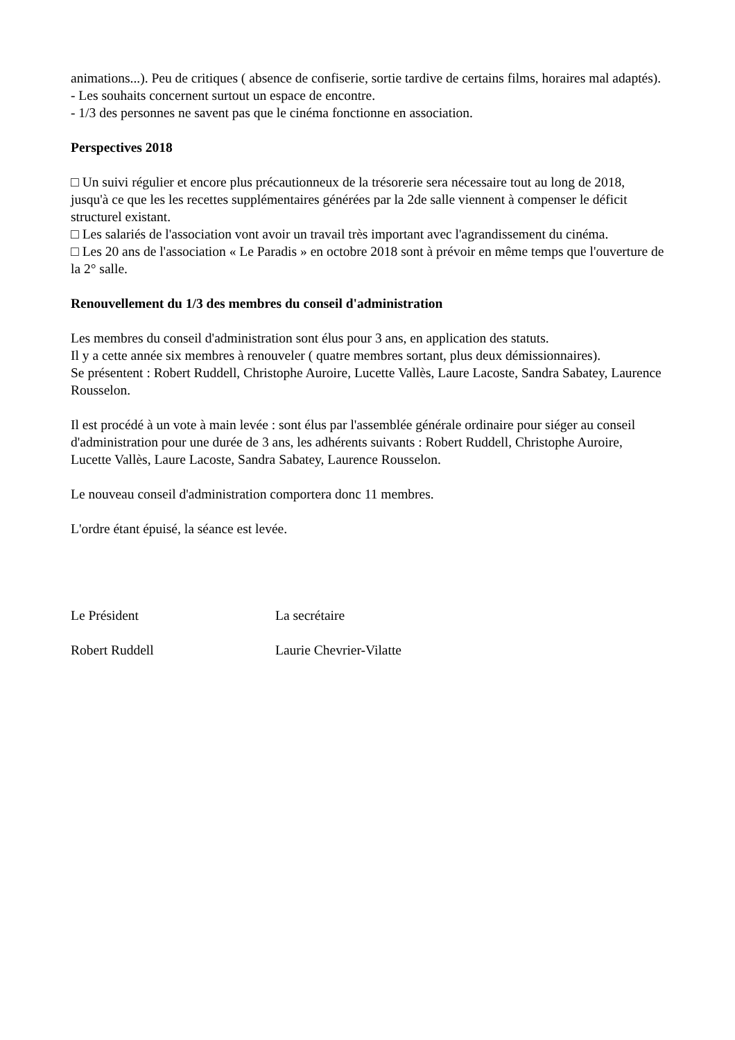animations...). Peu de critiques ( absence de confiserie, sortie tardive de certains films, horaires mal adaptés).
- Les souhaits concernent surtout un espace de encontre.
- 1/3 des personnes ne savent pas que le cinéma fonctionne en association.
Perspectives 2018
□ Un suivi régulier et encore plus précautionneux de la trésorerie sera nécessaire tout au long de 2018, jusqu'à ce que les les recettes supplémentaires générées par la 2de salle viennent à compenser le déficit structurel existant.
□ Les salariés de l'association vont avoir un travail très important avec l'agrandissement du cinéma.
□ Les 20 ans de l'association « Le Paradis » en octobre 2018 sont à prévoir en même temps que l'ouverture de la 2° salle.
Renouvellement du 1/3 des membres du conseil d'administration
Les membres du conseil d'administration sont élus pour 3 ans, en application des statuts.
Il y a cette année six membres à renouveler ( quatre membres sortant, plus deux démissionnaires).
Se présentent : Robert Ruddell, Christophe Auroire, Lucette Vallès, Laure Lacoste, Sandra Sabatey, Laurence Rousselon.
Il est procédé à un vote à main levée : sont élus par l'assemblée générale ordinaire pour siéger au conseil d'administration pour une durée de 3 ans, les adhérents suivants : Robert Ruddell, Christophe Auroire, Lucette Vallès, Laure Lacoste, Sandra Sabatey, Laurence Rousselon.
Le nouveau conseil d'administration comportera donc 11 membres.
L'ordre étant épuisé, la séance est levée.
Le Président La secrétaire
Robert Ruddell Laurie Chevrier-Vilatte